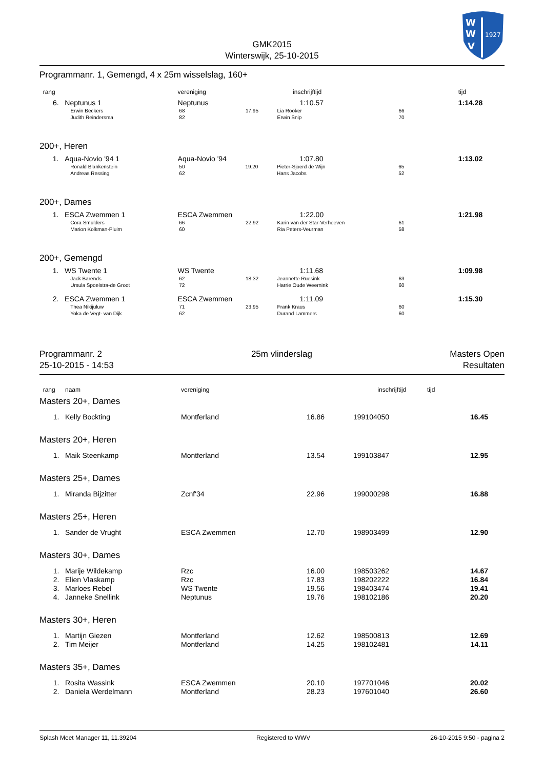W
W
V
1927
GMK2015
Winterswijk, 25-10-2015
Programmanr. 1, Gemengd, 4 x 25m wisselslag, 160+
| rang | | vereniging | | inschrijftijd | | tijd |
| --- | --- | --- | --- | --- | --- | --- |
| 6. | Neptunus 1 | Neptunus | | 1:10.57 | | 1:14.28 |
| | Erwin Beckers | 68 | 17.95 | Lia Rooker | 66 | |
| | Judith Reindersma | 82 | | Erwin Snip | 70 | |
200+, Heren
| 1. | Aqua-Novio '94 1 | Aqua-Novio '94 | | 1:07.80 | | 1:13.02 |
| | Ronald Blankenstein | 50 | 19.20 | Pieter-Sjoerd de Wijn | 65 | |
| | Andreas Ressing | 62 | | Hans Jacobs | 52 | |
200+, Dames
| 1. | ESCA Zwemmen 1 | ESCA Zwemmen | | 1:22.00 | | 1:21.98 |
| | Cora Smulders | 66 | 22.92 | Karin van der Star-Verhoeven | 61 | |
| | Marion Kolkman-Pluim | 60 | | Ria Peters-Veurman | 58 | |
200+, Gemengd
| 1. | WS Twente 1 | WS Twente | | 1:11.68 | | 1:09.98 |
| | Jack Barends | 62 | 18.32 | Jeannette Ruesink | 63 | |
| | Ursula Spoelstra-de Groot | 72 | | Harrie Oude Weernink | 60 | |
| 2. | ESCA Zwemmen 1 | ESCA Zwemmen | | 1:11.09 | | 1:15.30 |
| | Thea Nikijuluw | 71 | 23.95 | Frank Kraus | 60 | |
| | Yoka de Vegt- van Dijk | 62 | | Durand Lammers | 60 | |
Programmanr. 2
25-10-2015 - 14:53
25m vlinderslag Masters Open
Resultaten
| rang | naam | vereniging | inschrijftijd | tijd |
| --- | --- | --- | --- | --- |
Masters 20+, Dames
| 1. | Kelly Bockting | Montferland | 16.86 | 199104050 | 16.45 |
Masters 20+, Heren
| 1. | Maik Steenkamp | Montferland | 13.54 | 199103847 | 12.95 |
Masters 25+, Dames
| 1. | Miranda Bijzitter | Zcnf'34 | 22.96 | 199000298 | 16.88 |
Masters 25+, Heren
| 1. | Sander de Vrught | ESCA Zwemmen | 12.70 | 198903499 | 12.90 |
Masters 30+, Dames
| 1. | Marije Wildekamp | Rzc | 16.00 | 198503262 | 14.67 |
| 2. | Elien Vlaskamp | Rzc | 17.83 | 198202222 | 16.84 |
| 3. | Marloes Rebel | WS Twente | 19.56 | 198403474 | 19.41 |
| 4. | Janneke Snellink | Neptunus | 19.76 | 198102186 | 20.20 |
Masters 30+, Heren
| 1. | Martijn Giezen | Montferland | 12.62 | 198500813 | 12.69 |
| 2. | Tim Meijer | Montferland | 14.25 | 198102481 | 14.11 |
Masters 35+, Dames
| 1. | Rosita Wassink | ESCA Zwemmen | 20.10 | 197701046 | 20.02 |
| 2. | Daniela Werdelmann | Montferland | 28.23 | 197601040 | 26.60 |
Splash Meet Manager 11, 11.39204 Registered to WWV 26-10-2015 9:50 - pagina 2